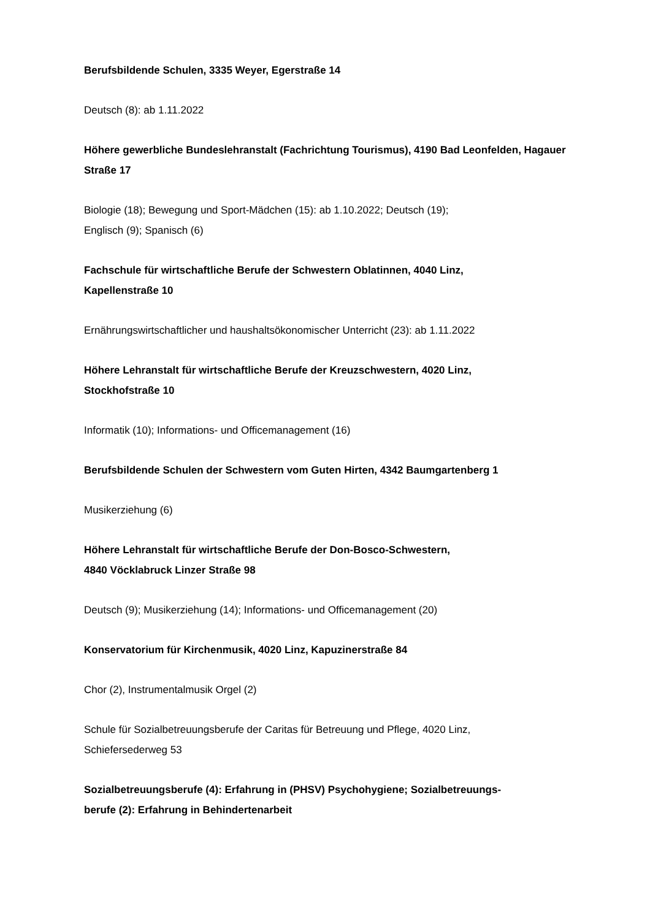Berufsbildende Schulen, 3335 Weyer, Egerstraße 14
Deutsch (8): ab 1.11.2022
Höhere gewerbliche Bundeslehranstalt (Fachrichtung Tourismus), 4190 Bad Leonfelden, Hagauer Straße 17
Biologie (18); Bewegung und Sport-Mädchen (15): ab 1.10.2022; Deutsch (19);
Englisch (9); Spanisch (6)
Fachschule für wirtschaftliche Berufe der Schwestern Oblatinnen, 4040 Linz,
Kapellenstraße 10
Ernährungswirtschaftlicher und haushaltsökonomischer Unterricht (23): ab 1.11.2022
Höhere Lehranstalt für wirtschaftliche Berufe der Kreuzschwestern, 4020 Linz,
Stockhofstraße 10
Informatik (10); Informations- und Officemanagement (16)
Berufsbildende Schulen der Schwestern vom Guten Hirten, 4342 Baumgartenberg 1
Musikerziehung (6)
Höhere Lehranstalt für wirtschaftliche Berufe der Don-Bosco-Schwestern,
4840 Vöcklabruck Linzer Straße 98
Deutsch (9); Musikerziehung (14); Informations- und Officemanagement (20)
Konservatorium für Kirchenmusik, 4020 Linz, Kapuzinerstraße 84
Chor (2), Instrumentalmusik Orgel (2)
Schule für Sozialbetreuungsberufe der Caritas für Betreuung und Pflege, 4020 Linz,
Schiefersederweg 53
Sozialbetreuungsberufe (4): Erfahrung in (PHSV) Psychohygiene; Sozialbetreuungs-
berufe (2): Erfahrung in Behindertenarbeit